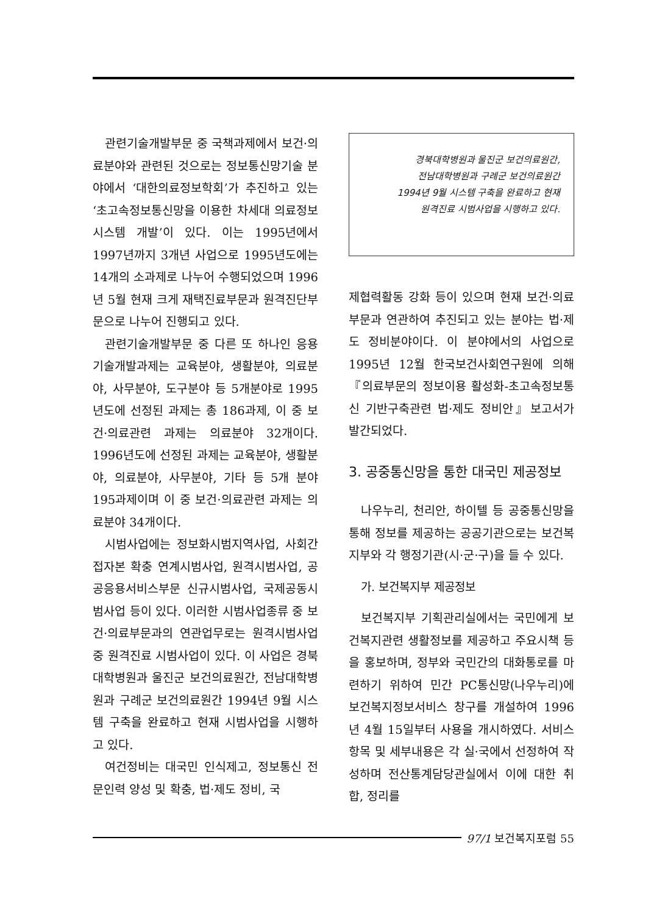관련기술개발부문 중 국책과제에서 보건·의료분야와 관련된 것으로는 정보통신망기술 분야에서 ‘대한의료정보학회’가 추진하고 있는 ‘초고속정보통신망을 이용한 차세대 의료정보시스템 개발’이 있다. 이는 1995년에서 1997년까지 3개년 사업으로 1995년도에는 14개의 소과제로 나누어 수행되었으며 1996년 5월 현재 크게 재택진료부문과 원격진단부문으로 나누어 진행되고 있다.
관련기술개발부문 중 다른 또 하나인 응용기술개발과제는 교육분야, 생활분야, 의료분야, 사무분야, 도구분야 등 5개분야로 1995년도에 선정된 과제는 총 186과제, 이 중 보건·의료관련 과제는 의료분야 32개이다. 1996년도에 선정된 과제는 교육분야, 생활분야, 의료분야, 사무분야, 기타 등 5개 분야 195과제이며 이 중 보건·의료관련 과제는 의료분야 34개이다.
시범사업에는 정보화시범지역사업, 사회간접자본 확충 연계시범사업, 원격시범사업, 공공응용서비스부문 신규시범사업, 국제공동시범사업 등이 있다. 이러한 시범사업종류 중 보건·의료부문과의 연관업무로는 원격시범사업 중 원격진료 시범사업이 있다. 이 사업은 경북대학병원과 울진군 보건의료원간, 전남대학병원과 구례군 보건의료원간 1994년 9월 시스템 구축을 완료하고 현재 시범사업을 시행하고 있다.
여건정비는 대국민 인식제고, 정보통신 전문인력 양성 및 확충, 법·제도 정비, 국
경북대학병원과 울진군 보건의료원간,
전남대학병원과 구례군 보건의료원간
1994년 9월 시스템 구축을 완료하고 현재
원격진료 시범사업을 시행하고 있다.
제협력활동 강화 등이 있으며 현재 보건·의료부문과 연관하여 추진되고 있는 분야는 법·제도 정비분야이다. 이 분야에서의 사업으로 1995년 12월 한국보건사회연구원에 의해『의료부문의 정보이용 활성화-초고속정보통신 기반구축관련 법·제도 정비안』보고서가 발간되었다.
3. 공중통신망을 통한 대국민 제공정보
나우누리, 천리안, 하이텔 등 공중통신망을 통해 정보를 제공하는 공공기관으로는 보건복지부와 각 행정기관(시·군·구)을 들 수 있다.
가. 보건복지부 제공정보
보건복지부 기획관리실에서는 국민에게 보건복지관련 생활정보를 제공하고 주요시책 등을 홍보하며, 정부와 국민간의 대화통로를 마련하기 위하여 민간 PC통신망(나우누리)에 보건복지정보서비스 창구를 개설하여 1996년 4월 15일부터 사용을 개시하였다. 서비스 항목 및 세부내용은 각 실·국에서 선정하여 작성하며 전산통계담당관실에서 이에 대한 취합, 정리를
97/1 보건복지포럼 55